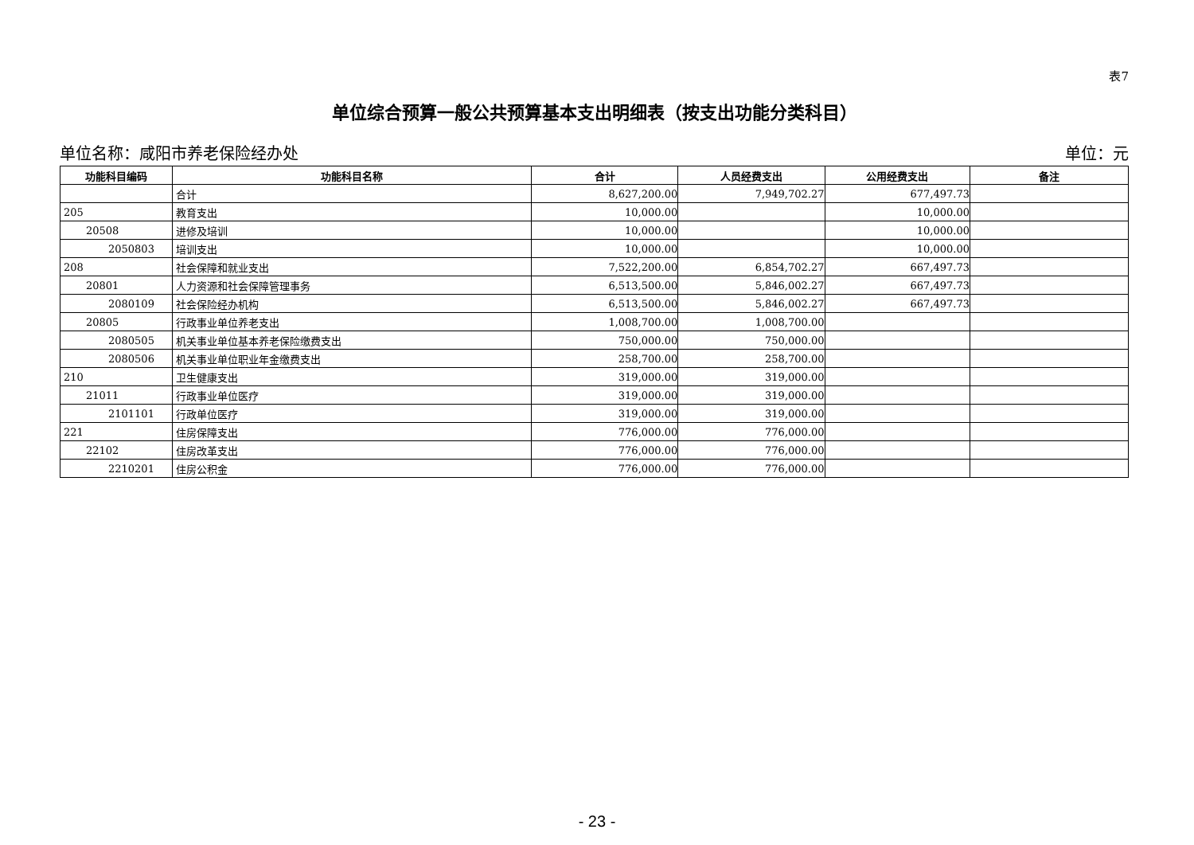表7
单位综合预算一般公共预算基本支出明细表（按支出功能分类科目）
单位名称：咸阳市养老保险经办处 单位：元
| 功能科目编码 | 功能科目名称 | 合计 | 人员经费支出 | 公用经费支出 | 备注 |
| --- | --- | --- | --- | --- | --- |
| | 合计 | 8,627,200.00 | 7,949,702.27 | 677,497.73 | |
| 205 | 教育支出 | 10,000.00 | | 10,000.00 | |
| 20508 | 进修及培训 | 10,000.00 | | 10,000.00 | |
| 2050803 | 培训支出 | 10,000.00 | | 10,000.00 | |
| 208 | 社会保障和就业支出 | 7,522,200.00 | 6,854,702.27 | 667,497.73 | |
| 20801 | 人力资源和社会保障管理事务 | 6,513,500.00 | 5,846,002.27 | 667,497.73 | |
| 2080109 | 社会保险经办机构 | 6,513,500.00 | 5,846,002.27 | 667,497.73 | |
| 20805 | 行政事业单位养老支出 | 1,008,700.00 | 1,008,700.00 | | |
| 2080505 | 机关事业单位基本养老保险缴费支出 | 750,000.00 | 750,000.00 | | |
| 2080506 | 机关事业单位职业年金缴费支出 | 258,700.00 | 258,700.00 | | |
| 210 | 卫生健康支出 | 319,000.00 | 319,000.00 | | |
| 21011 | 行政事业单位医疗 | 319,000.00 | 319,000.00 | | |
| 2101101 | 行政单位医疗 | 319,000.00 | 319,000.00 | | |
| 221 | 住房保障支出 | 776,000.00 | 776,000.00 | | |
| 22102 | 住房改革支出 | 776,000.00 | 776,000.00 | | |
| 2210201 | 住房公积金 | 776,000.00 | 776,000.00 | | |
- 23 -